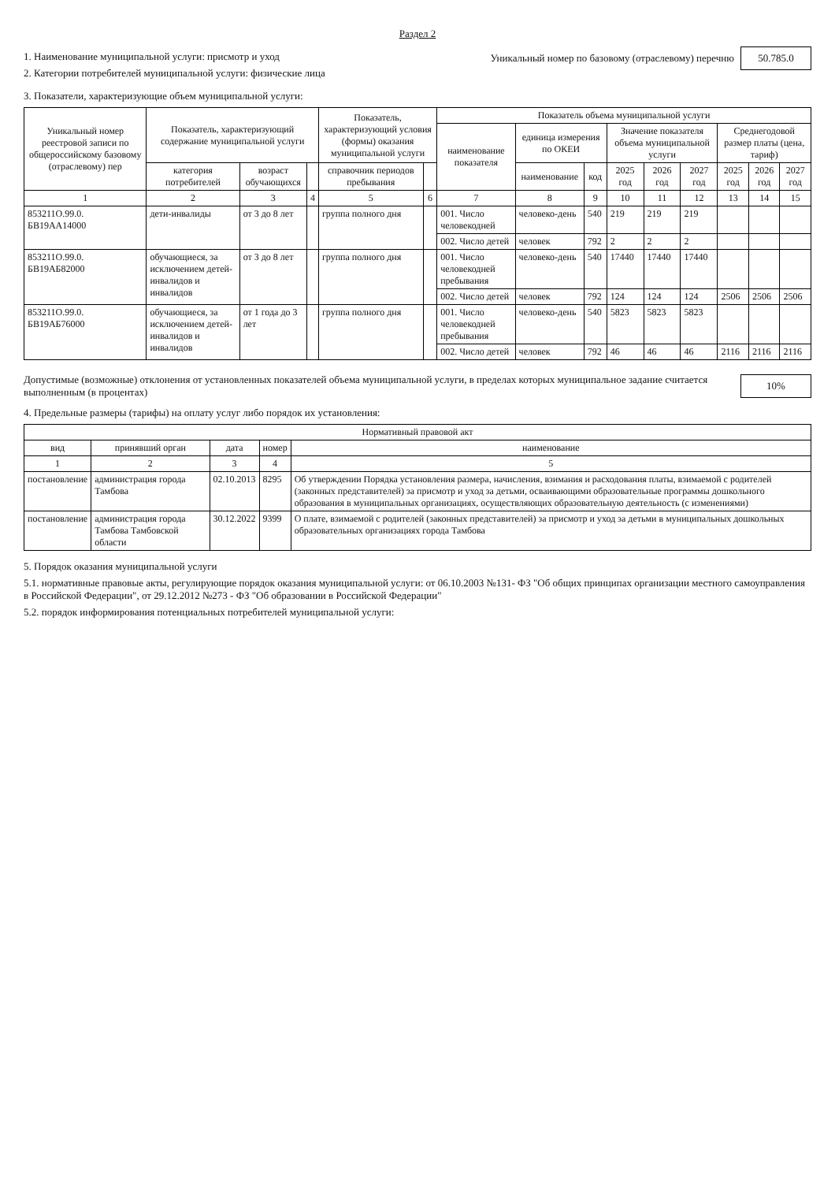Раздел 2
1. Наименование муниципальной услуги: присмотр и уход
2. Категории потребителей муниципальной услуги: физические лица
Уникальный номер по базовому (отраслевому) перечню 50.785.0
3. Показатели, характеризующие объем муниципальной услуги:
| Уникальный номер реестровой записи по общероссийскому базовому (отраслевому) пер | Показатель, характеризующий содержание муниципальной услуги | | | Показатель, характеризующий условия (формы) оказания муниципальной услуги | | Показатель объема муниципальной услуги | | | | | | | | |
| --- | --- | --- | --- | --- | --- | --- | --- | --- | --- | --- | --- | --- | --- | --- |
| | | | | | | наименование показателя | единица измерения по ОКЕИ | | Значение показателя объема муниципальной услуги | | | Среднегодовой размер платы (цена, тариф) | | |
| | категория потребителей | возраст обучающихся | | справочник периодов пребывания | | | наименование | код | 2025 год | 2026 год | 2027 год | 2025 год | 2026 год | 2027 год |
| 1 | 2 | 3 | 4 | 5 | 6 | 7 | 8 | 9 | 10 | 11 | 12 | 13 | 14 | 15 |
| 853211О.99.0. БВ19АА14000 | дети-инвалиды | от 3 до 8 лет | | группа полного дня | | 001. Число человекодней | человеко-день | 540 | 219 | 219 | 219 | | | |
| | | | | | | 002. Число детей | человек | 792 | 2 | 2 | 2 | | | |
| 853211О.99.0. БВ19АБ82000 | обучающиеся, за исключением детей-инвалидов и инвалидов | от 3 до 8 лет | | группа полного дня | | 001. Число человекодней пребывания | человеко-день | 540 | 17440 | 17440 | 17440 | | | |
| | | | | | | 002. Число детей | человек | 792 | 124 | 124 | 124 | 2506 | 2506 | 2506 |
| 853211О.99.0. БВ19АБ76000 | обучающиеся, за исключением детей-инвалидов и инвалидов | от 1 года до 3 лет | | группа полного дня | | 001. Число человекодней пребывания | человеко-день | 540 | 5823 | 5823 | 5823 | | | |
| | | | | | | 002. Число детей | человек | 792 | 46 | 46 | 46 | 2116 | 2116 | 2116 |
Допустимые (возможные) отклонения от установленных показателей объема муниципальной услуги, в пределах которых муниципальное задание считается выполненным (в процентах)
10%
4. Предельные размеры (тарифы) на оплату услуг либо порядок их установления:
| Нормативный правовой акт | | | | |
| --- | --- | --- | --- | --- |
| вид | принявший орган | дата | номер | наименование |
| 1 | 2 | 3 | 4 | 5 |
| постановление | администрация города Тамбова | 02.10.2013 | 8295 | Об утверждении Порядка установления размера, начисления, взимания и расходования платы, взимаемой с родителей (законных представителей) за присмотр и уход за детьми, осваивающими образовательные программы дошкольного образования в муниципальных организациях, осуществляющих образовательную деятельность (с изменениями) |
| постановление | администрация города Тамбова Тамбовской области | 30.12.2022 | 9399 | О плате, взимаемой с родителей (законных представителей) за присмотр и уход за детьми в муниципальных дошкольных образовательных организациях города Тамбова |
5. Порядок оказания муниципальной услуги
5.1. нормативные правовые акты, регулирующие порядок оказания муниципальной услуги: от 06.10.2003 №131- ФЗ "Об общих принципах организации местного самоуправления в Российской Федерации", от 29.12.2012 №273 - ФЗ "Об образовании в Российской Федерации"
5.2. порядок информирования потенциальных потребителей муниципальной услуги: